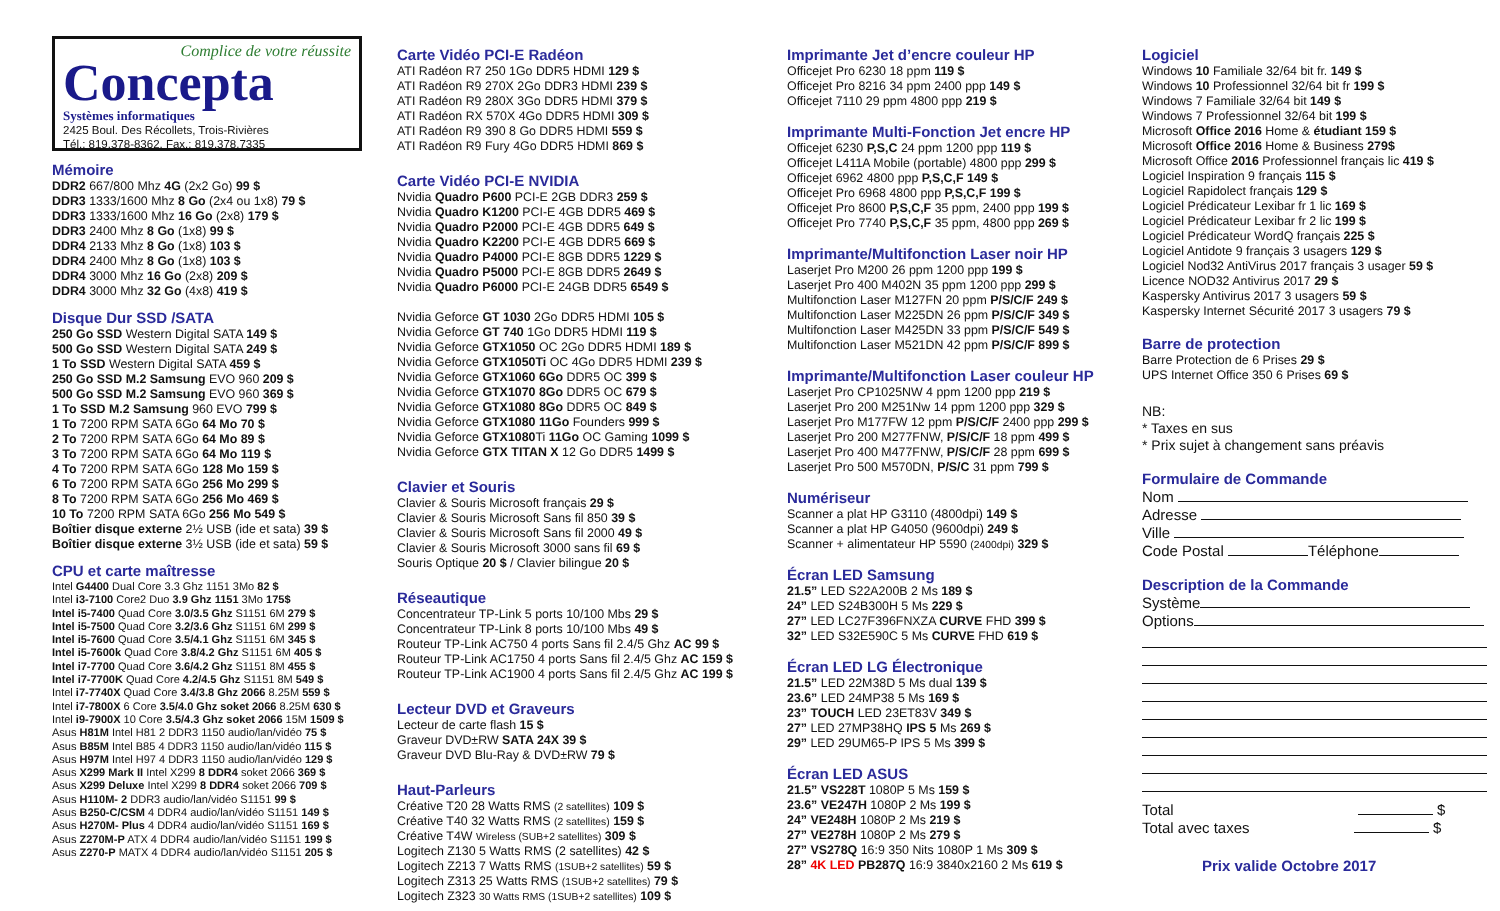Complice de votre réussite
Concepta
Systèmes informatiques
2425 Boul. Des Récollets, Trois-Rivières
Tél.: 819.378-8362, Fax.: 819.378.7335
Mémoire
DDR2 667/800 Mhz 4G (2x2 Go) 99 $
DDR3 1333/1600 Mhz 8 Go (2x4 ou 1x8) 79 $
DDR3 1333/1600 Mhz 16 Go (2x8) 179 $
DDR3 2400 Mhz 8 Go (1x8) 99 $
DDR4 2133 Mhz 8 Go (1x8) 103 $
DDR4 2400 Mhz 8 Go (1x8) 103 $
DDR4 3000 Mhz 16 Go (2x8) 209 $
DDR4 3000 Mhz 32 Go (4x8) 419 $
Disque Dur SSD /SATA
250 Go SSD Western Digital SATA 149 $
500 Go SSD Western Digital SATA 249 $
1 To SSD Western Digital SATA 459 $
250 Go SSD M.2 Samsung EVO 960 209 $
500 Go SSD M.2 Samsung EVO 960 369 $
1 To SSD M.2 Samsung 960 EVO 799 $
1 To 7200 RPM SATA 6Go 64 Mo 70 $
2 To 7200 RPM SATA 6Go 64 Mo 89 $
3 To 7200 RPM SATA 6Go 64 Mo 119 $
4 To 7200 RPM SATA 6Go 128 Mo 159 $
6 To 7200 RPM SATA 6Go 256 Mo 299 $
8 To 7200 RPM SATA 6Go 256 Mo 469 $
10 To 7200 RPM SATA 6Go 256 Mo 549 $
Boîtier disque externe 2½ USB (ide et sata) 39 $
Boîtier disque externe 3½ USB (ide et sata) 59 $
CPU et carte maîtresse
Intel G4400 Dual Core 3.3 Ghz 1151 3Mo 82 $
Intel i3-7100 Core2 Duo 3.9 Ghz 1151 3Mo 175$
Intel i5-7400 Quad Core 3.0/3.5 Ghz S1151 6M 279 $
Intel i5-7500 Quad Core 3.2/3.6 Ghz S1151 6M 299 $
Intel i5-7600 Quad Core 3.5/4.1 Ghz S1151 6M 345 $
Intel i5-7600k Quad Core 3.8/4.2 Ghz S1151 6M 405 $
Intel i7-7700 Quad Core 3.6/4.2 Ghz S1151 8M 455 $
Intel i7-7700K Quad Core 4.2/4.5 Ghz S1151 8M 549 $
Intel i7-7740X Quad Core 3.4/3.8 Ghz 2066 8.25M 559 $
Intel i7-7800X 6 Core 3.5/4.0 Ghz soket 2066 8.25M 630 $
Intel i9-7900X 10 Core 3.5/4.3 Ghz soket 2066 15M 1509 $
Asus H81M Intel H81 2 DDR3 1150 audio/lan/vidéo 75 $
Asus B85M Intel B85 4 DDR3 1150 audio/lan/vidéo 115 $
Asus H97M Intel H97 4 DDR3 1150 audio/lan/vidéo 129 $
Asus X299 Mark II Intel X299 8 DDR4 soket 2066 369 $
Asus X299 Deluxe Intel X299 8 DDR4 soket 2066 709 $
Asus H110M- 2 DDR3 audio/lan/vidéo S1151 99 $
Asus B250-C/CSM 4 DDR4 audio/lan/vidéo S1151 149 $
Asus H270M- Plus 4 DDR4 audio/lan/vidéo S1151 169 $
Asus Z270M-P ATX 4 DDR4 audio/lan/vidéo S1151 199 $
Asus Z270-P MATX 4 DDR4 audio/lan/vidéo S1151 205 $
Carte Vidéo PCI-E Radéon
ATI Radéon R7 250 1Go DDR5 HDMI 129 $
ATI Radéon R9 270X 2Go DDR3 HDMI 239 $
ATI Radéon R9 280X 3Go DDR5 HDMI 379 $
ATI Radéon RX 570X 4Go DDR5 HDMI 309 $
ATI Radéon R9 390 8 Go DDR5 HDMI 559 $
ATI Radéon R9 Fury 4Go DDR5 HDMI 869 $
Carte Vidéo PCI-E NVIDIA
Nvidia Quadro P600 PCI-E 2GB DDR3 259 $
Nvidia Quadro K1200 PCI-E 4GB DDR5 469 $
Nvidia Quadro P2000 PCI-E 4GB DDR5 649 $
Nvidia Quadro K2200 PCI-E 4GB DDR5 669 $
Nvidia Quadro P4000 PCI-E 8GB DDR5 1229 $
Nvidia Quadro P5000 PCI-E 8GB DDR5 2649 $
Nvidia Quadro P6000 PCI-E 24GB DDR5 6549 $
Nvidia Geforce GT 1030 2Go DDR5 HDMI 105 $
Nvidia Geforce GT 740 1Go DDR5 HDMI 119 $
Nvidia Geforce GTX1050 OC 2Go DDR5 HDMI 189 $
Nvidia Geforce GTX1050Ti OC 4Go DDR5 HDMI 239 $
Nvidia Geforce GTX1060 6Go DDR5 OC 399 $
Nvidia Geforce GTX1070 8Go DDR5 OC 679 $
Nvidia Geforce GTX1080 8Go DDR5 OC 849 $
Nvidia Geforce GTX1080 11Go Founders 999 $
Nvidia Geforce GTX1080 Ti 11Go OC Gaming 1099 $
Nvidia Geforce GTX TITAN X 12 Go DDR5 1499 $
Clavier et Souris
Clavier & Souris Microsoft français 29 $
Clavier & Souris Microsoft Sans fil 850 39 $
Clavier & Souris Microsoft Sans fil 2000 49 $
Clavier & Souris Microsoft 3000 sans fil 69 $
Souris Optique 20 $ / Clavier bilingue 20 $
Réseautique
Concentrateur TP-Link 5 ports 10/100 Mbs 29 $
Concentrateur TP-Link 8 ports 10/100 Mbs 49 $
Routeur TP-Link AC750 4 ports Sans fil 2.4/5 Ghz AC 99 $
Routeur TP-Link AC1750 4 ports Sans fil 2.4/5 Ghz AC 159 $
Routeur TP-Link AC1900 4 ports Sans fil 2.4/5 Ghz AC 199 $
Lecteur DVD et Graveurs
Lecteur de carte flash 15 $
Graveur DVD±RW SATA 24X 39 $
Graveur DVD Blu-Ray & DVD±RW 79 $
Haut-Parleurs
Créative T20 28 Watts RMS (2 satellites) 109 $
Créative T40 32 Watts RMS (2 satellites) 159 $
Créative T4W Wireless (SUB+2 satellites) 309 $
Logitech Z130 5 Watts RMS (2 satellites) 42 $
Logitech Z213 7 Watts RMS (1SUB+2 satellites) 59 $
Logitech Z313 25 Watts RMS (1SUB+2 satellites) 79 $
Logitech Z323 30 Watts RMS (1SUB+2 satellites) 109 $
Imprimante Jet d’encre couleur HP
Officejet Pro 6230 18 ppm 119 $
Officejet Pro 8216 34 ppm 2400 ppp 149 $
Officejet 7110 29 ppm 4800 ppp 219 $
Imprimante Multi-Fonction Jet encre HP
Officejet 6230 P,S,C 24 ppm 1200 ppp 119 $
Officejet L411A Mobile (portable) 4800 ppp 299 $
Officejet 6962 4800 ppp P,S,C,F 149 $
Officejet Pro 6968 4800 ppp P,S,C,F 199 $
Officejet Pro 8600 P,S,C,F 35 ppm, 2400 ppp 199 $
Officejet Pro 7740 P,S,C,F 35 ppm, 4800 ppp 269 $
Imprimante/Multifonction Laser noir HP
Laserjet Pro M200 26 ppm 1200 ppp 199 $
Laserjet Pro 400 M402N 35 ppm 1200 ppp 299 $
Multifonction Laser M127FN 20 ppm P/S/C/F 249 $
Multifonction Laser M225DN 26 ppm P/S/C/F 349 $
Multifonction Laser M425DN 33 ppm P/S/C/F 549 $
Multifonction Laser M521DN 42 ppm P/S/C/F 899 $
Imprimante/Multifonction Laser couleur HP
Laserjet Pro CP1025NW 4 ppm 1200 ppp 219 $
Laserjet Pro 200 M251Nw 14 ppm 1200 ppp 329 $
Laserjet Pro M177FW 12 ppm P/S/C/F 2400 ppp 299 $
Laserjet Pro 200 M277FNW, P/S/C/F 18 ppm 499 $
Laserjet Pro 400 M477FNW, P/S/C/F 28 ppm 699 $
Laserjet Pro 500 M570DN, P/S/C 31 ppm 799 $
Numériseur
Scanner a plat HP G3110 (4800dpi) 149 $
Scanner a plat HP G4050 (9600dpi) 249 $
Scanner + alimentateur HP 5590 (2400dpi) 329 $
Écran LED Samsung
21.5” LED S22A200B 2 Ms 189 $
24” LED S24B300H 5 Ms 229 $
27” LED LC27F396FNXZA CURVE FHD 399 $
32” LED S32E590C 5 Ms CURVE FHD 619 $
Écran LED LG Électronique
21.5” LED 22M38D 5 Ms dual 139 $
23.6” LED 24MP38 5 Ms 169 $
23” TOUCH LED 23ET83V 349 $
27” LED 27MP38HQ IPS 5 Ms 269 $
29” LED 29UM65-P IPS 5 Ms 399 $
Écran LED ASUS
21.5” VS228T 1080P 5 Ms 159 $
23.6” VE247H 1080P 2 Ms 199 $
24” VE248H 1080P 2 Ms 219 $
27” VE278H 1080P 2 Ms 279 $
27” VS278Q 16:9 350 Nits 1080P 1 Ms 309 $
28” 4K LED PB287Q 16:9 3840x2160 2 Ms 619 $
Logiciel
Windows 10 Familiale 32/64 bit fr. 149 $
Windows 10 Professionnel 32/64 bit fr 199 $
Windows 7 Familiale 32/64 bit 149 $
Windows 7 Professionnel 32/64 bit 199 $
Microsoft Office 2016 Home & étudiant 159 $
Microsoft Office 2016 Home & Business 279$
Microsoft Office 2016 Professionnel français lic 419 $
Logiciel Inspiration 9 français 115 $
Logiciel Rapidolect français 129 $
Logiciel Prédicateur Lexibar fr 1 lic 169 $
Logiciel Prédicateur Lexibar fr 2 lic 199 $
Logiciel Prédicateur WordQ français 225 $
Logiciel Antidote 9 français 3 usagers 129 $
Logiciel Nod32 AntiVirus 2017 français 3 usager 59 $
Licence NOD32 Antivirus 2017 29 $
Kaspersky Antivirus 2017 3 usagers 59 $
Kaspersky Internet Sécurité 2017 3 usagers 79 $
Barre de protection
Barre Protection de 6 Prises 29 $
UPS Internet Office 350 6 Prises 69 $
NB:
* Taxes en sus
* Prix sujet à changement sans préavis
Formulaire de Commande
Nom
Adresse
Ville
Code Postal Téléphone
Description de la Commande
Système
Options
Total $
Total avec taxes $
Prix valide Octobre 2017